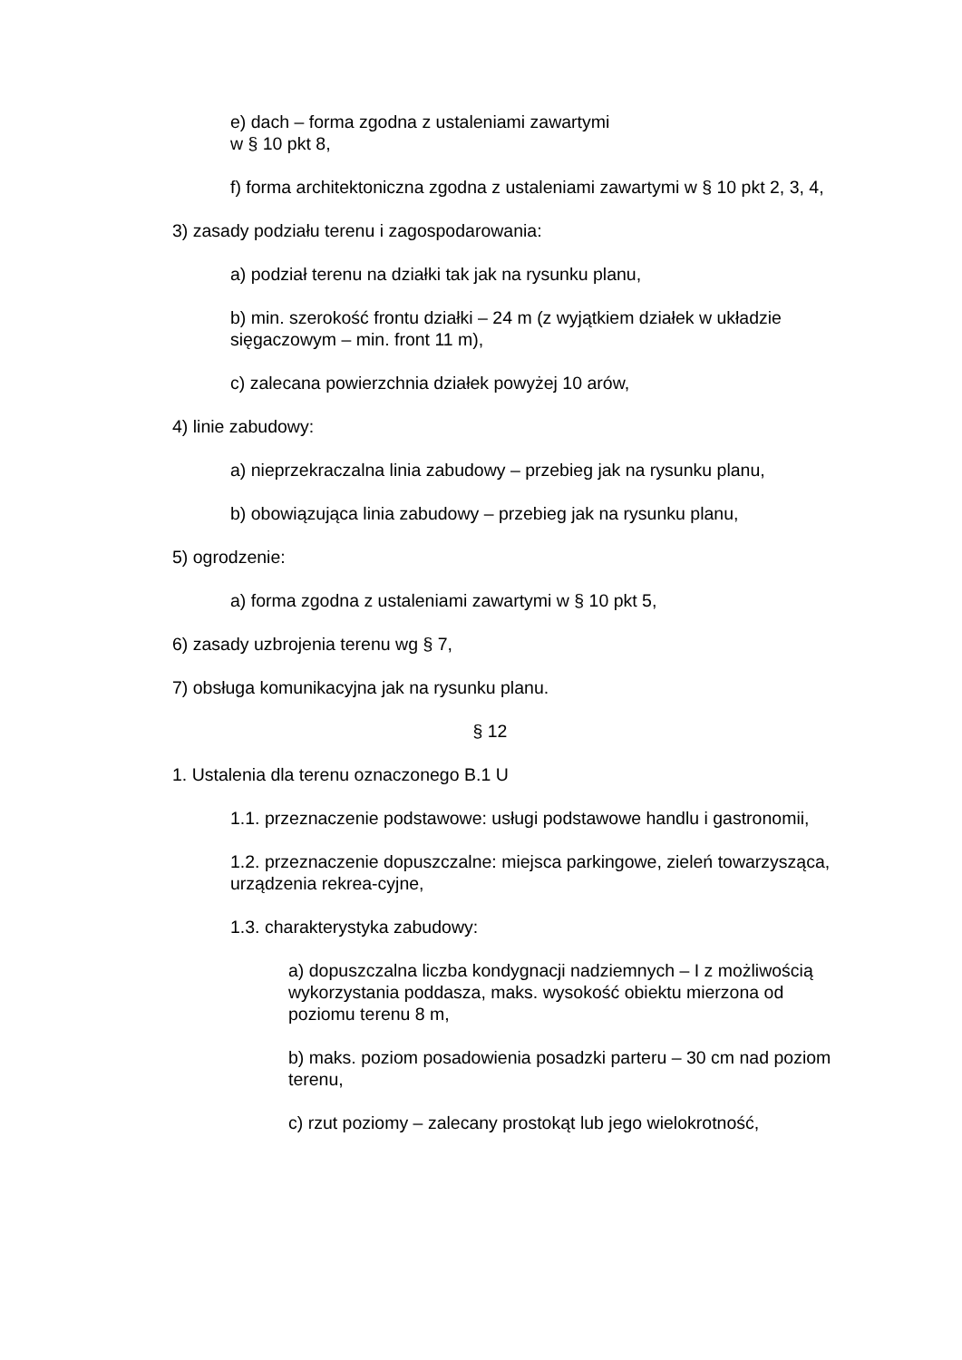e) dach – forma zgodna z ustaleniami zawartymi
w § 10 pkt 8,
f) forma architektoniczna zgodna z ustaleniami zawartymi w § 10 pkt 2, 3, 4,
3) zasady podziału terenu i zagospodarowania:
a) podział terenu na działki tak jak na rysunku planu,
b) min. szerokość frontu działki – 24 m (z wyjątkiem działek w układzie sięgaczowym – min. front 11 m),
c) zalecana powierzchnia działek powyżej 10 arów,
4) linie zabudowy:
a) nieprzekraczalna linia zabudowy – przebieg jak na rysunku planu,
b) obowiązująca linia zabudowy – przebieg jak na rysunku planu,
5) ogrodzenie:
a) forma zgodna z ustaleniami zawartymi w § 10 pkt 5,
6) zasady uzbrojenia terenu wg § 7,
7) obsługa komunikacyjna jak na rysunku planu.
§ 12
1. Ustalenia dla terenu oznaczonego B.1 U
1.1. przeznaczenie podstawowe: usługi podstawowe handlu i gastronomii,
1.2. przeznaczenie dopuszczalne: miejsca parkingowe, zieleń towarzysząca, urządzenia rekrea-cyjne,
1.3. charakterystyka zabudowy:
a) dopuszczalna liczba kondygnacji nadziemnych – I z możliwością wykorzystania poddasza, maks. wysokość obiektu mierzona od poziomu terenu 8 m,
b) maks. poziom posadowienia posadzki parteru – 30 cm nad poziom terenu,
c) rzut poziomy – zalecany prostokąt lub jego wielokrotność,